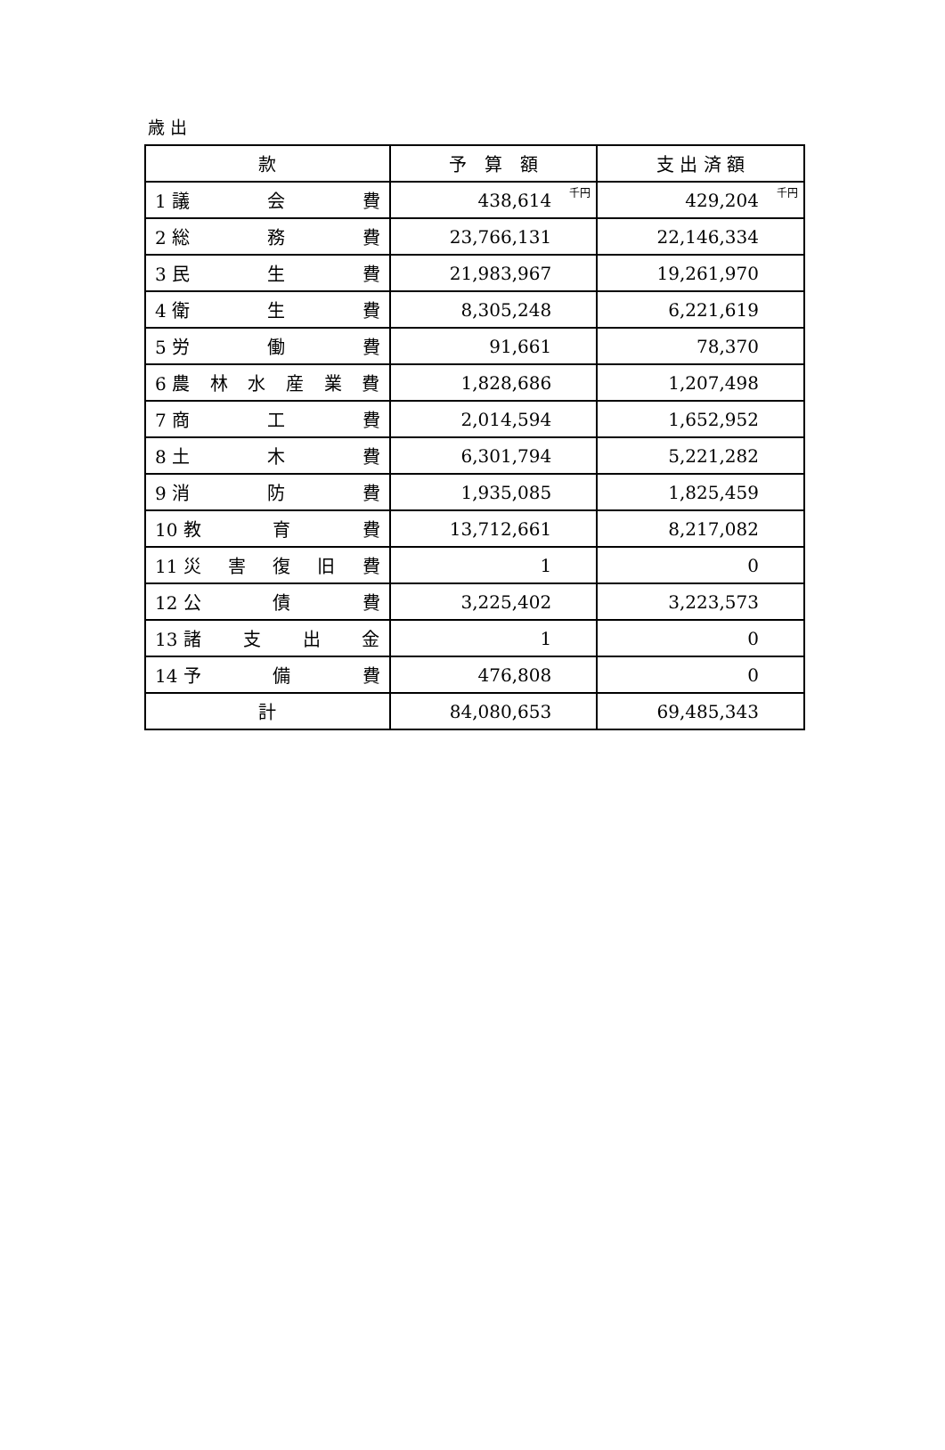歳 出
| 款 | 予 算 額 | 支 出 済 額 |
| --- | --- | --- |
| 1 議 会 費 | 438,614 千円 | 429,204 千円 |
| 2 総 務 費 | 23,766,131 | 22,146,334 |
| 3 民 生 費 | 21,983,967 | 19,261,970 |
| 4 衛 生 費 | 8,305,248 | 6,221,619 |
| 5 労 働 費 | 91,661 | 78,370 |
| 6 農 林 水 産 業 費 | 1,828,686 | 1,207,498 |
| 7 商 工 費 | 2,014,594 | 1,652,952 |
| 8 土 木 費 | 6,301,794 | 5,221,282 |
| 9 消 防 費 | 1,935,085 | 1,825,459 |
| 10 教 育 費 | 13,712,661 | 8,217,082 |
| 11 災 害 復 旧 費 | 1 | 0 |
| 12 公 債 費 | 3,225,402 | 3,223,573 |
| 13 諸 支 出 金 | 1 | 0 |
| 14 予 備 費 | 476,808 | 0 |
| 計 | 84,080,653 | 69,485,343 |